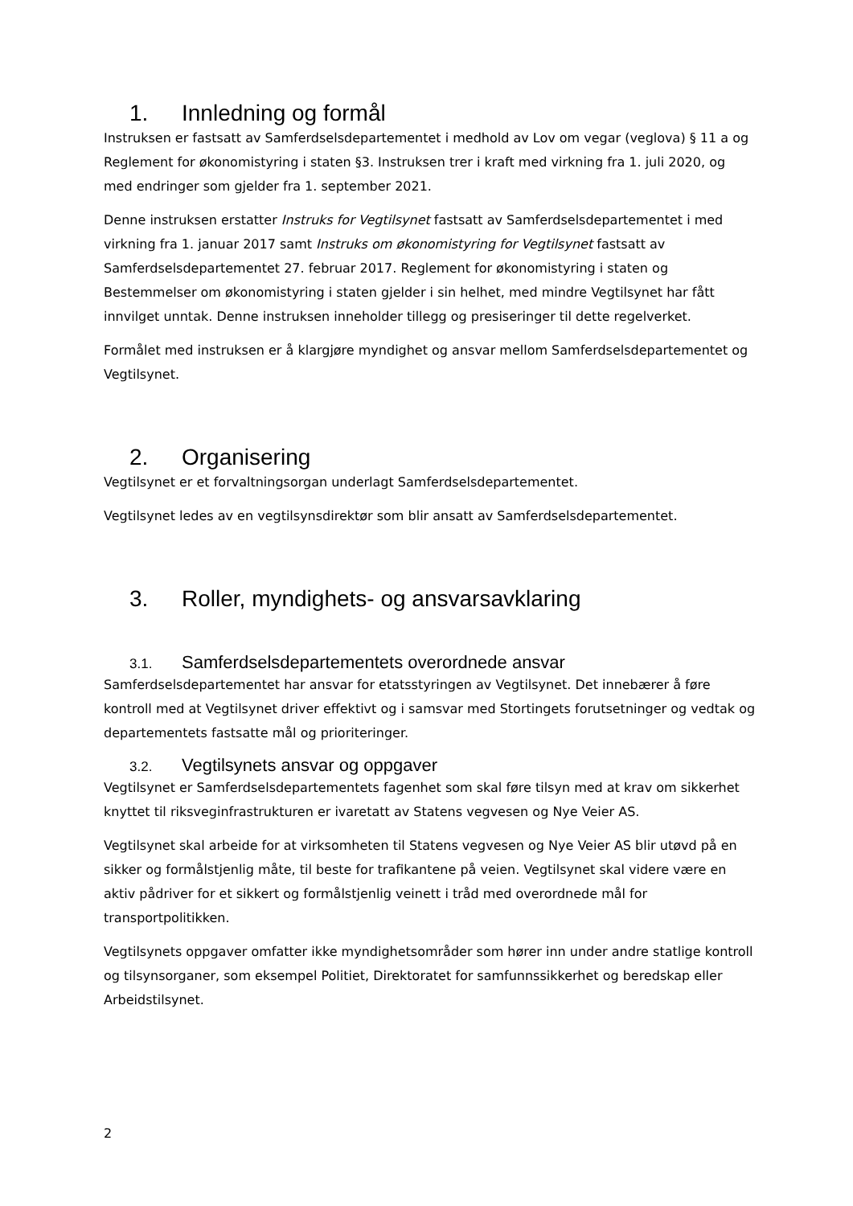1. Innledning og formål
Instruksen er fastsatt av Samferdselsdepartementet i medhold av Lov om vegar (veglova) § 11 a og Reglement for økonomistyring i staten §3. Instruksen trer i kraft med virkning fra 1. juli 2020, og med endringer som gjelder fra 1. september 2021.
Denne instruksen erstatter Instruks for Vegtilsynet fastsatt av Samferdselsdepartementet i med virkning fra 1. januar 2017 samt Instruks om økonomistyring for Vegtilsynet fastsatt av Samferdselsdepartementet 27. februar 2017. Reglement for økonomistyring i staten og Bestemmelser om økonomistyring i staten gjelder i sin helhet, med mindre Vegtilsynet har fått innvilget unntak. Denne instruksen inneholder tillegg og presiseringer til dette regelverket.
Formålet med instruksen er å klargjøre myndighet og ansvar mellom Samferdselsdepartementet og Vegtilsynet.
2. Organisering
Vegtilsynet er et forvaltningsorgan underlagt Samferdselsdepartementet.
Vegtilsynet ledes av en vegtilsynsdirektør som blir ansatt av Samferdselsdepartementet.
3. Roller, myndighets- og ansvarsavklaring
3.1. Samferdselsdepartementets overordnede ansvar
Samferdselsdepartementet har ansvar for etatsstyringen av Vegtilsynet. Det innebærer å føre kontroll med at Vegtilsynet driver effektivt og i samsvar med Stortingets forutsetninger og vedtak og departementets fastsatte mål og prioriteringer.
3.2. Vegtilsynets ansvar og oppgaver
Vegtilsynet er Samferdselsdepartementets fagenhet som skal føre tilsyn med at krav om sikkerhet knyttet til riksveginfrastrukturen er ivaretatt av Statens vegvesen og Nye Veier AS.
Vegtilsynet skal arbeide for at virksomheten til Statens vegvesen og Nye Veier AS blir utøvd på en sikker og formålstjenlig måte, til beste for trafikantene på veien. Vegtilsynet skal videre være en aktiv pådriver for et sikkert og formålstjenlig veinett i tråd med overordnede mål for transportpolitikken.
Vegtilsynets oppgaver omfatter ikke myndighetsområder som hører inn under andre statlige kontroll og tilsynsorganer, som eksempel Politiet, Direktoratet for samfunnssikkerhet og beredskap eller Arbeidstilsynet.
2